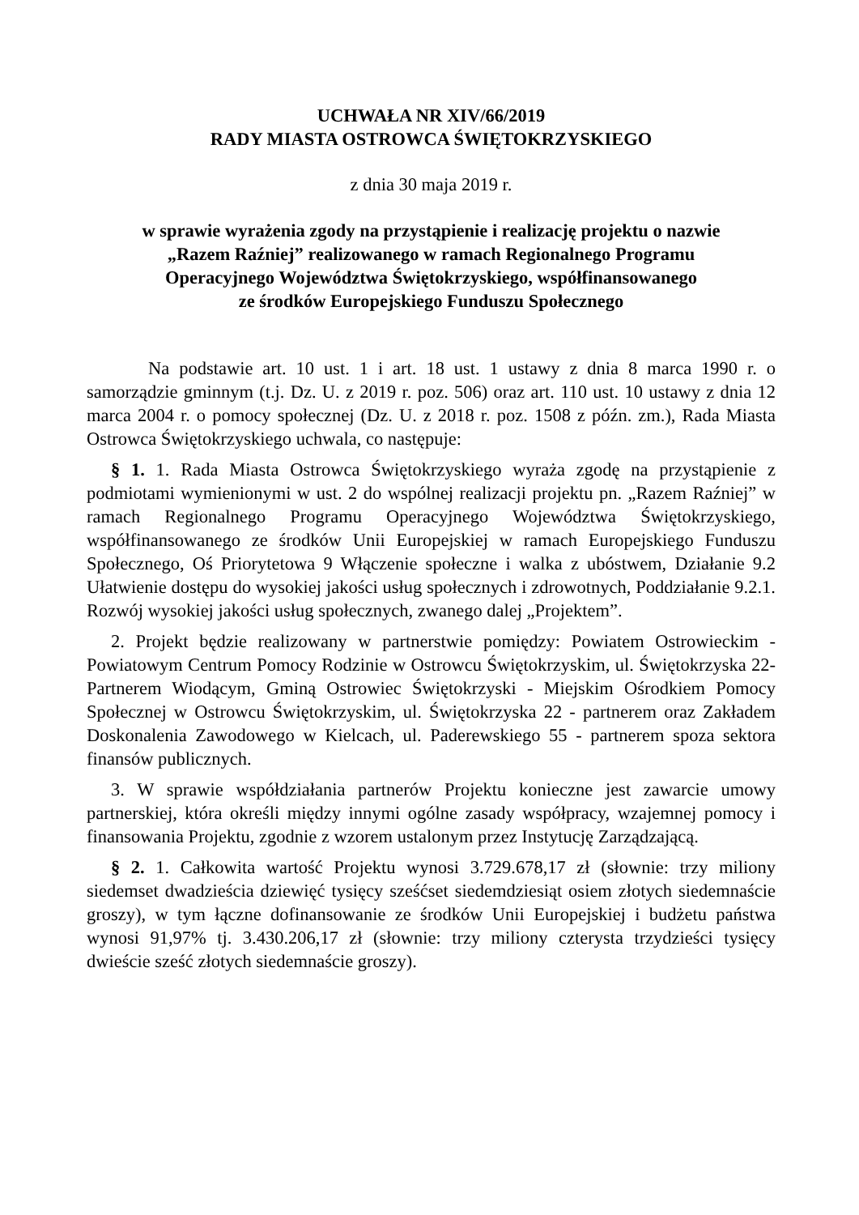UCHWAŁA NR XIV/66/2019
RADY MIASTA OSTROWCA ŚWIĘTOKRZYSKIEGO
z dnia 30 maja 2019 r.
w sprawie wyrażenia zgody na przystąpienie i realizację projektu o nazwie
„Razem Raźniej” realizowanego w ramach Regionalnego Programu
Operacyjnego Województwa Świętokrzyskiego, współfinansowanego
ze środków Europejskiego Funduszu Społecznego
Na podstawie art. 10 ust. 1 i art. 18 ust. 1 ustawy z dnia 8 marca 1990 r. o samorządzie gminnym (t.j. Dz. U. z 2019 r. poz. 506) oraz art. 110 ust. 10 ustawy z dnia 12 marca 2004 r. o pomocy społecznej (Dz. U. z 2018 r. poz. 1508 z późn. zm.), Rada Miasta Ostrowca Świętokrzyskiego uchwala, co następuje:
§ 1. 1. Rada Miasta Ostrowca Świętokrzyskiego wyraża zgodę na przystąpienie z podmiotami wymienionymi w ust. 2 do wspólnej realizacji projektu pn. „Razem Raźniej” w ramach Regionalnego Programu Operacyjnego Województwa Świętokrzyskiego, współfinansowanego ze środków Unii Europejskiej w ramach Europejskiego Funduszu Społecznego, Oś Priorytetowa 9 Włączenie społeczne i walka z ubóstwem, Działanie 9.2 Ułatwienie dostępu do wysokiej jakości usług społecznych i zdrowotnych, Poddziałanie 9.2.1. Rozwój wysokiej jakości usług społecznych, zwanego dalej „Projektem”.
2. Projekt będzie realizowany w partnerstwie pomiędzy: Powiatem Ostrowieckim - Powiatowym Centrum Pomocy Rodzinie w Ostrowcu Świętokrzyskim, ul. Świętokrzyska 22- Partnerem Wiodącym, Gminą Ostrowiec Świętokrzyski - Miejskim Ośrodkiem Pomocy Społecznej w Ostrowcu Świętokrzyskim, ul. Świętokrzyska 22 - partnerem oraz Zakładem Doskonalenia Zawodowego w Kielcach, ul. Paderewskiego 55 - partnerem spoza sektora finansów publicznych.
3. W sprawie współdziałania partnerów Projektu konieczne jest zawarcie umowy partnerskiej, która określi między innymi ogólne zasady współpracy, wzajemnej pomocy i finansowania Projektu, zgodnie z wzorem ustalonym przez Instytucję Zarządzającą.
§ 2. 1. Całkowita wartość Projektu wynosi 3.729.678,17 zł (słownie: trzy miliony siedemset dwadzieścia dziewięć tysięcy sześćset siedemdziesiąt osiem złotych siedemnaście groszy), w tym łączne dofinansowanie ze środków Unii Europejskiej i budżetu państwa wynosi 91,97% tj. 3.430.206,17 zł (słownie: trzy miliony czterysta trzydzieści tysięcy dwieście sześć złotych siedemnaście groszy).